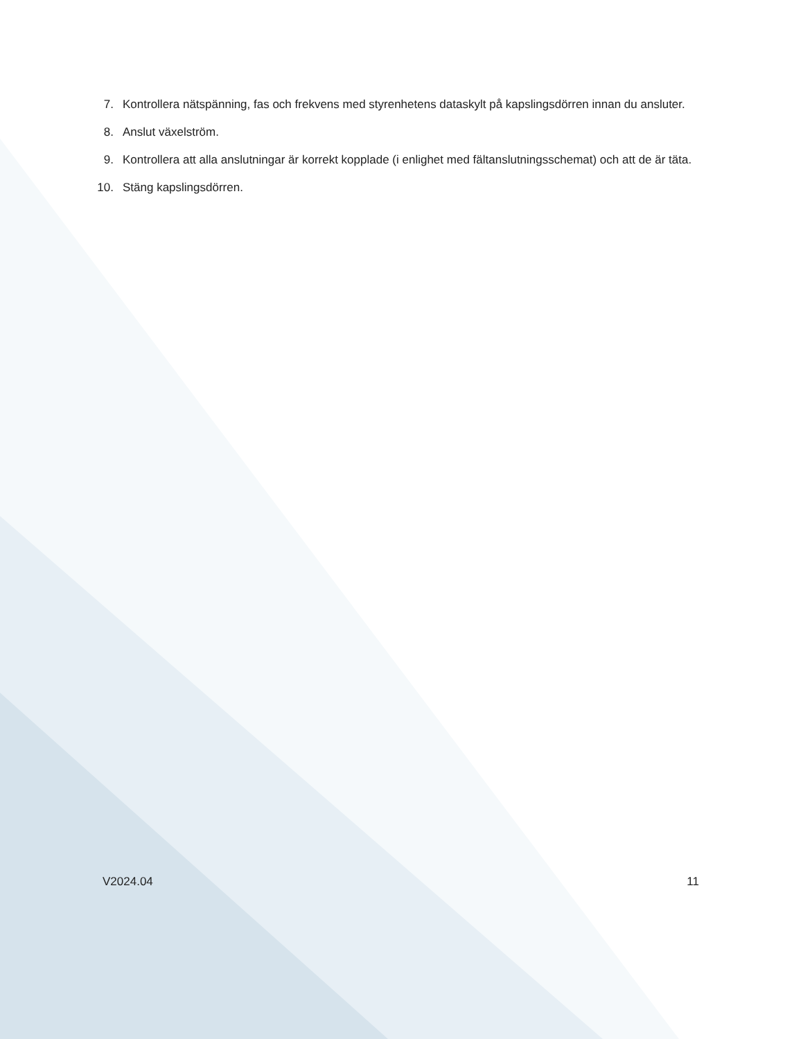7. Kontrollera nätspänning, fas och frekvens med styrenhetens dataskylt på kapslingsdörren innan du ansluter.
8. Anslut växelström.
9. Kontrollera att alla anslutningar är korrekt kopplade (i enlighet med fältanslutningsschemat) och att de är täta.
10. Stäng kapslingsdörren.
V2024.04 11